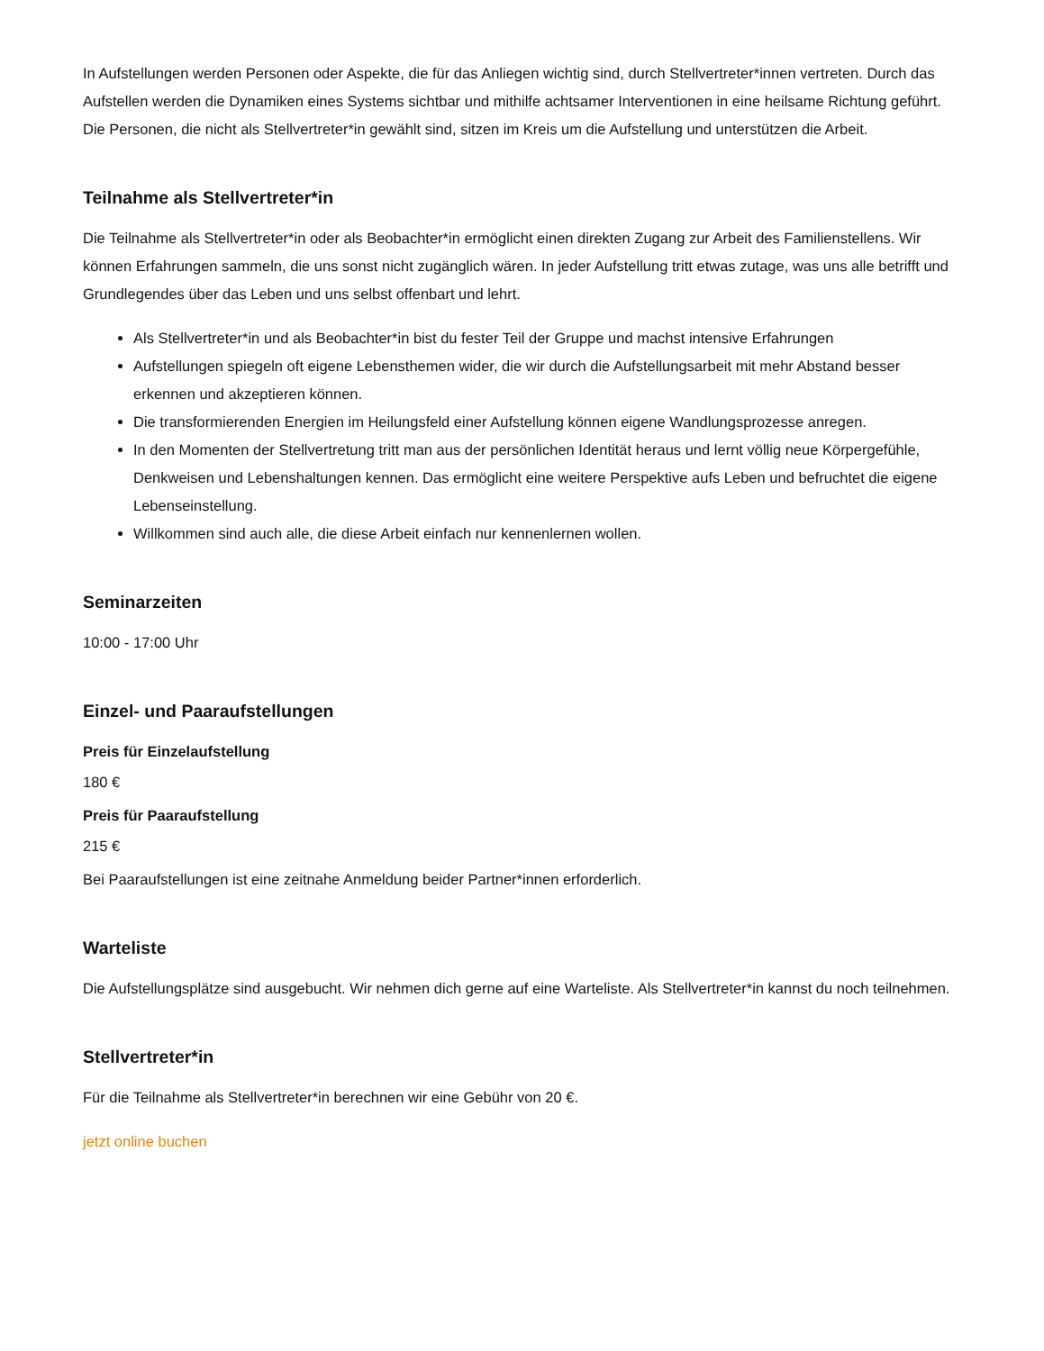In Aufstellungen werden Personen oder Aspekte, die für das Anliegen wichtig sind, durch Stellvertreter*innen vertreten. Durch das Aufstellen werden die Dynamiken eines Systems sichtbar und mithilfe achtsamer Interventionen in eine heilsame Richtung geführt. Die Personen, die nicht als Stellvertreter*in gewählt sind, sitzen im Kreis um die Aufstellung und unterstützen die Arbeit.
Teilnahme als Stellvertreter*in
Die Teilnahme als Stellvertreter*in oder als Beobachter*in ermöglicht einen direkten Zugang zur Arbeit des Familienstellens. Wir können Erfahrungen sammeln, die uns sonst nicht zugänglich wären. In jeder Aufstellung tritt etwas zutage, was uns alle betrifft und Grundlegendes über das Leben und uns selbst offenbart und lehrt.
Als Stellvertreter*in und als Beobachter*in bist du fester Teil der Gruppe und machst intensive Erfahrungen
Aufstellungen spiegeln oft eigene Lebensthemen wider, die wir durch die Aufstellungsarbeit mit mehr Abstand besser erkennen und akzeptieren können.
Die transformierenden Energien im Heilungsfeld einer Aufstellung können eigene Wandlungsprozesse anregen.
In den Momenten der Stellvertretung tritt man aus der persönlichen Identität heraus und lernt völlig neue Körpergefühle, Denkweisen und Lebenshaltungen kennen. Das ermöglicht eine weitere Perspektive aufs Leben und befruchtet die eigene Lebenseinstellung.
Willkommen sind auch alle, die diese Arbeit einfach nur kennenlernen wollen.
Seminarzeiten
10:00 - 17:00 Uhr
Einzel- und Paaraufstellungen
Preis für Einzelaufstellung
180 €
Preis für Paaraufstellung
215 €
Bei Paaraufstellungen ist eine zeitnahe Anmeldung beider Partner*innen erforderlich.
Warteliste
Die Aufstellungsplätze sind ausgebucht. Wir nehmen dich gerne auf eine Warteliste. Als Stellvertreter*in kannst du noch teilnehmen.
Stellvertreter*in
Für die Teilnahme als Stellvertreter*in berechnen wir eine Gebühr von 20 €.
jetzt online buchen